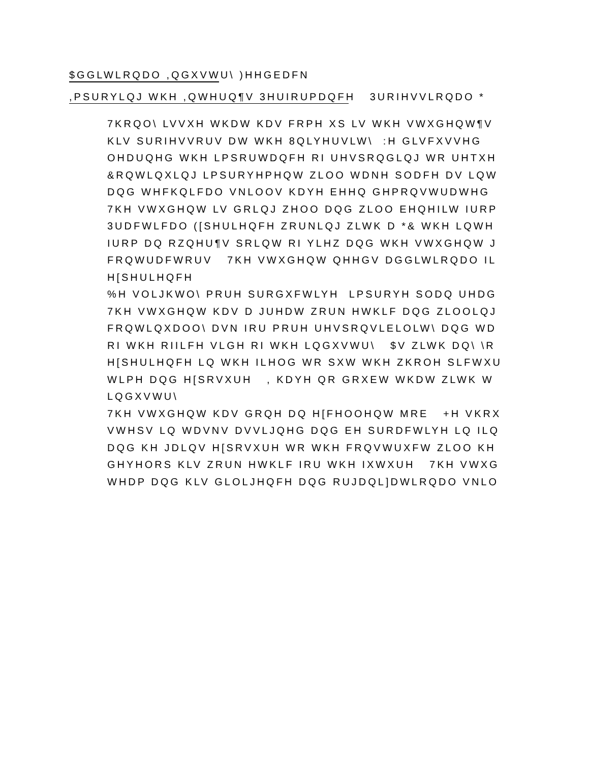$GGLWLRQDO ,QGXVWU\ )HHGEDFN
,PSURYLQJ WKH ,QWHUQ¶V 3HUIRUPDQFH 3URIHVVLRQDO *
7KRQO\ LVVXH WKDW KDV FRPH XS LV WKH VWXGHQW¶V
KLV SURIHVVRUV DW WKH 8QLYHUVLW\ :H GLVFXVVHG
OHDUQHG WKH LPSRUWDQFH RI UHVSRQGLQJ WR UHTXH
&RQWLQXLQJ LPSURYHPHQW ZLOO WDNH SODFH DV LQW
DQG WHFKQLFDO VNLOOV KDYH EHHQ GHPRQVWUDWHG
7KH VWXGHQW LV GRLQJ ZHOO DQG ZLOO EHQHILW IURP
3UDFWLFDO ([SHULHQFH ZRUNLQJ ZLWK D *& WKH LQWH
IURP DQ RZQHU¶V SRLQW RI YLHZ DQG WKH VWXGHQW J
FRQWUDFWRUV 7KH VWXGHQW QHHGV DGGLWLRQDO IL
H[SHULHQFH
%H VOLJKWO\ PRUH SURGXFWLYH LPSURYH SODQ UHDG
7KH VWXGHQW KDV D JUHDW ZRUN HWKLF DQG ZLOOLQJ
FRQWLQXDOO\ DVN IRU PRUH UHVSRQVLELOLW\ DQG WD
RI WKH RIILFH VLGH RI WKH LQGXVWU\ $V ZLWK DQ\ \R
H[SHULHQFH LQ WKH ILHOG WR SXW WKH ZKROH SLFWXU
WLPH DQG H[SRVXUH , KDYH QR GRXEW WKDW ZLWK W
LQGXVWU\
7KH VWXGHQW KDV GRQH DQ H[FHOOHQW MRE +H VKRX
VWHSV LQ WDVNV DVVLJQHG DQG EH SURDFWLYH LQ ILQ
DQG KH JDLQV H[SRVXUH WR WKH FRQVWUXFW ZLOO KH
GHYHORS KLV ZRUN HWKLF IRU WKH IXWXUH 7KH VWXG
WHDP DQG KLV GLOLJHQFH DQG RUJDQL]DWLRQDO VNLO